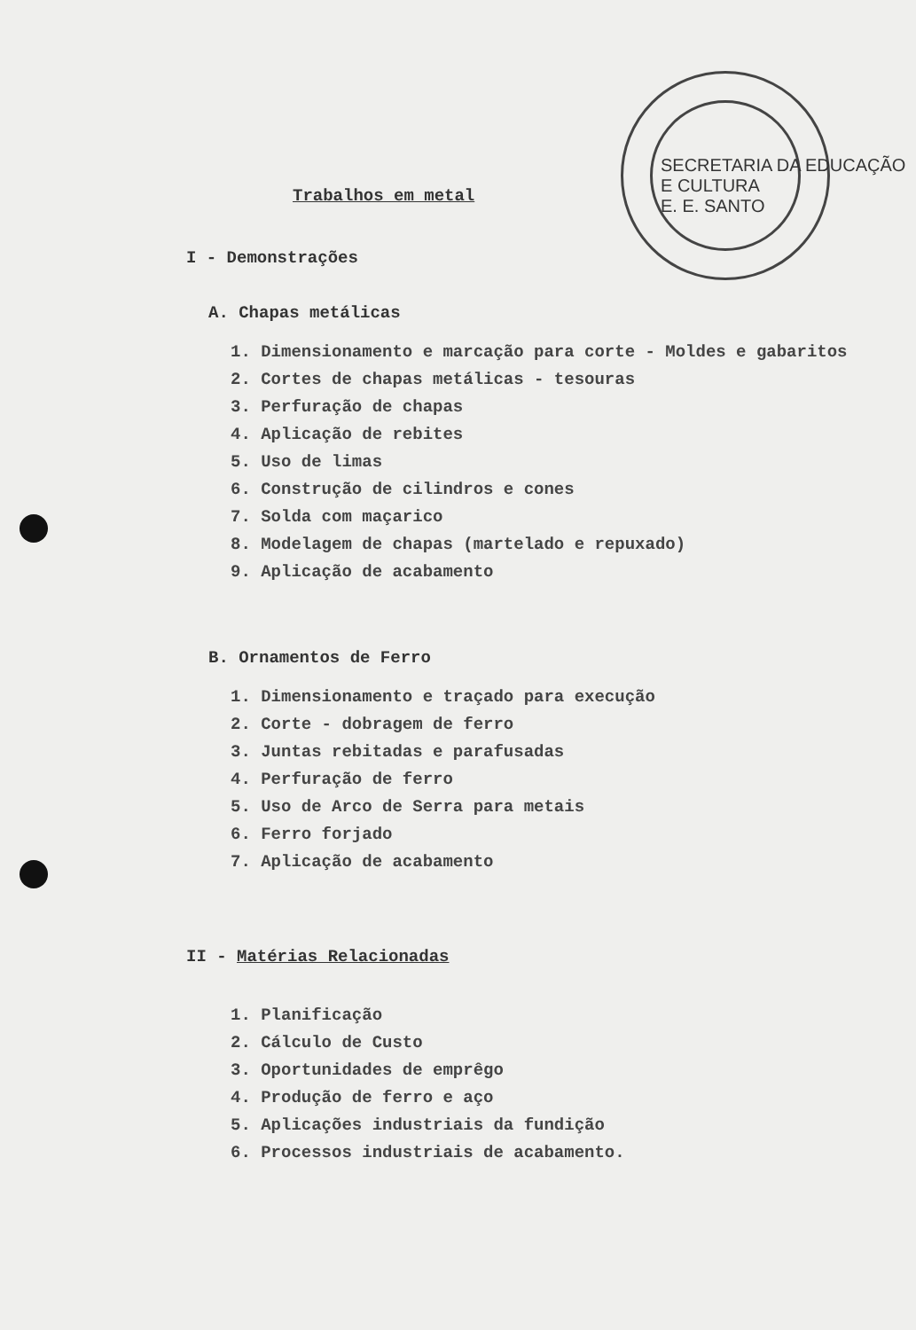SECRETARIA DA EDUCAÇÃO E CULTURA
E. E. SANTO
Trabalhos em metal
I - Demonstrações
A. Chapas metálicas
1. Dimensionamento e marcação para corte - Moldes e gabaritos
2. Cortes de chapas metálicas - tesouras
3. Perfuração de chapas
4. Aplicação de rebites
5. Uso de limas
6. Construção de cilindros e cones
7. Solda com maçarico
8. Modelagem de chapas (martelado e repuxado)
9. Aplicação de acabamento
B. Ornamentos de Ferro
1. Dimensionamento e traçado para execução
2. Corte - dobragem de ferro
3. Juntas rebitadas e parafusadas
4. Perfuração de ferro
5. Uso de Arco de Serra para metais
6. Ferro forjado
7. Aplicação de acabamento
II - Matérias Relacionadas
1. Planificação
2. Cálculo de Custo
3. Oportunidades de emprêgo
4. Produção de ferro e aço
5. Aplicações industriais da fundição
6. Processos industriais de acabamento.